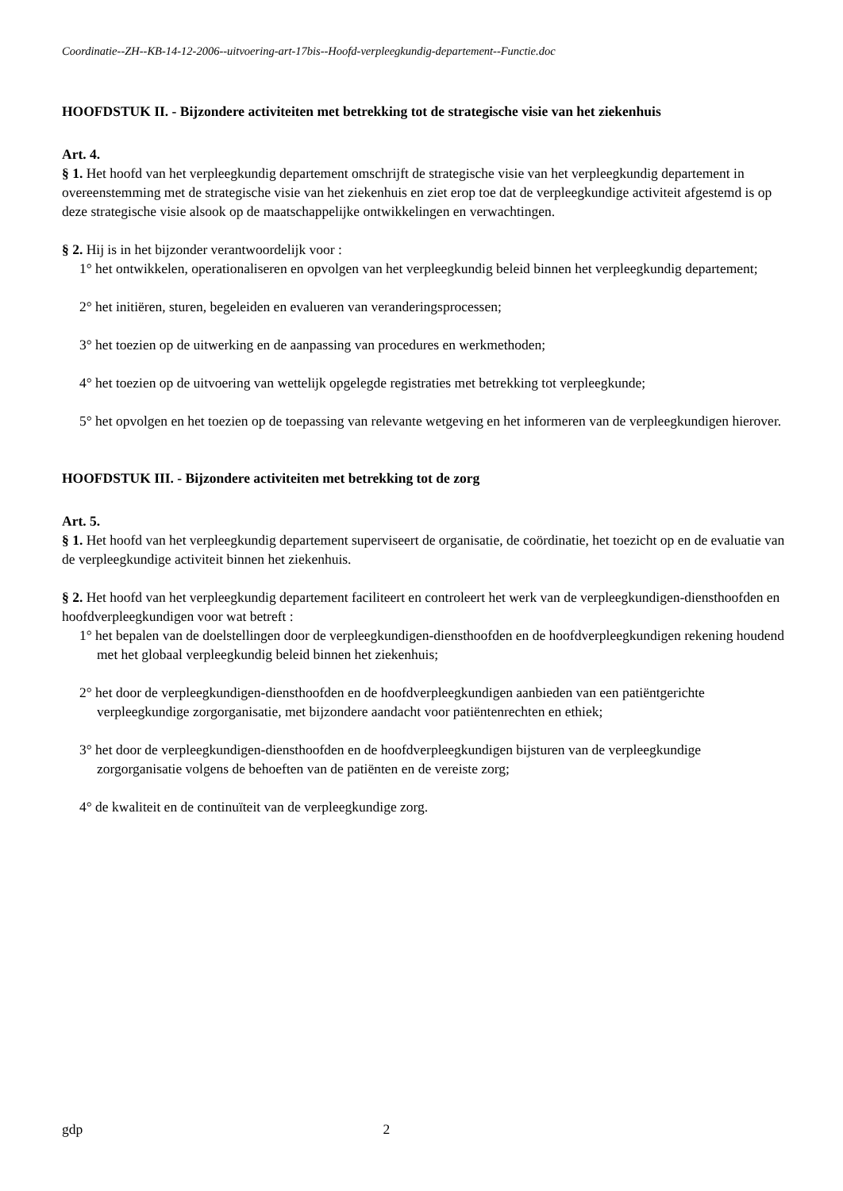Coordinatie--ZH--KB-14-12-2006--uitvoering-art-17bis--Hoofd-verpleegkundig-departement--Functie.doc
HOOFDSTUK II. - Bijzondere activiteiten met betrekking tot de strategische visie van het ziekenhuis
Art. 4.
§ 1. Het hoofd van het verpleegkundig departement omschrijft de strategische visie van het verpleegkundig departement in overeenstemming met de strategische visie van het ziekenhuis en ziet erop toe dat de verpleegkundige activiteit afgestemd is op deze strategische visie alsook op de maatschappelijke ontwikkelingen en verwachtingen.
§ 2. Hij is in het bijzonder verantwoordelijk voor :
1° het ontwikkelen, operationaliseren en opvolgen van het verpleegkundig beleid binnen het verpleegkundig departement;
2° het initiëren, sturen, begeleiden en evalueren van veranderingsprocessen;
3° het toezien op de uitwerking en de aanpassing van procedures en werkmethoden;
4° het toezien op de uitvoering van wettelijk opgelegde registraties met betrekking tot verpleegkunde;
5° het opvolgen en het toezien op de toepassing van relevante wetgeving en het informeren van de verpleegkundigen hierover.
HOOFDSTUK III. - Bijzondere activiteiten met betrekking tot de zorg
Art. 5.
§ 1. Het hoofd van het verpleegkundig departement superviseert de organisatie, de coördinatie, het toezicht op en de evaluatie van de verpleegkundige activiteit binnen het ziekenhuis.
§ 2. Het hoofd van het verpleegkundig departement faciliteert en controleert het werk van de verpleegkundigen-diensthoofden en hoofdverpleegkundigen voor wat betreft :
1° het bepalen van de doelstellingen door de verpleegkundigen-diensthoofden en de hoofdverpleegkundigen rekening houdend met het globaal verpleegkundig beleid binnen het ziekenhuis;
2° het door de verpleegkundigen-diensthoofden en de hoofdverpleegkundigen aanbieden van een patiëntgerichte verpleegkundige zorgorganisatie, met bijzondere aandacht voor patiëntenrechten en ethiek;
3° het door de verpleegkundigen-diensthoofden en de hoofdverpleegkundigen bijsturen van de verpleegkundige zorgorganisatie volgens de behoeften van de patiënten en de vereiste zorg;
4° de kwaliteit en de continuïteit van de verpleegkundige zorg.
gdp 2